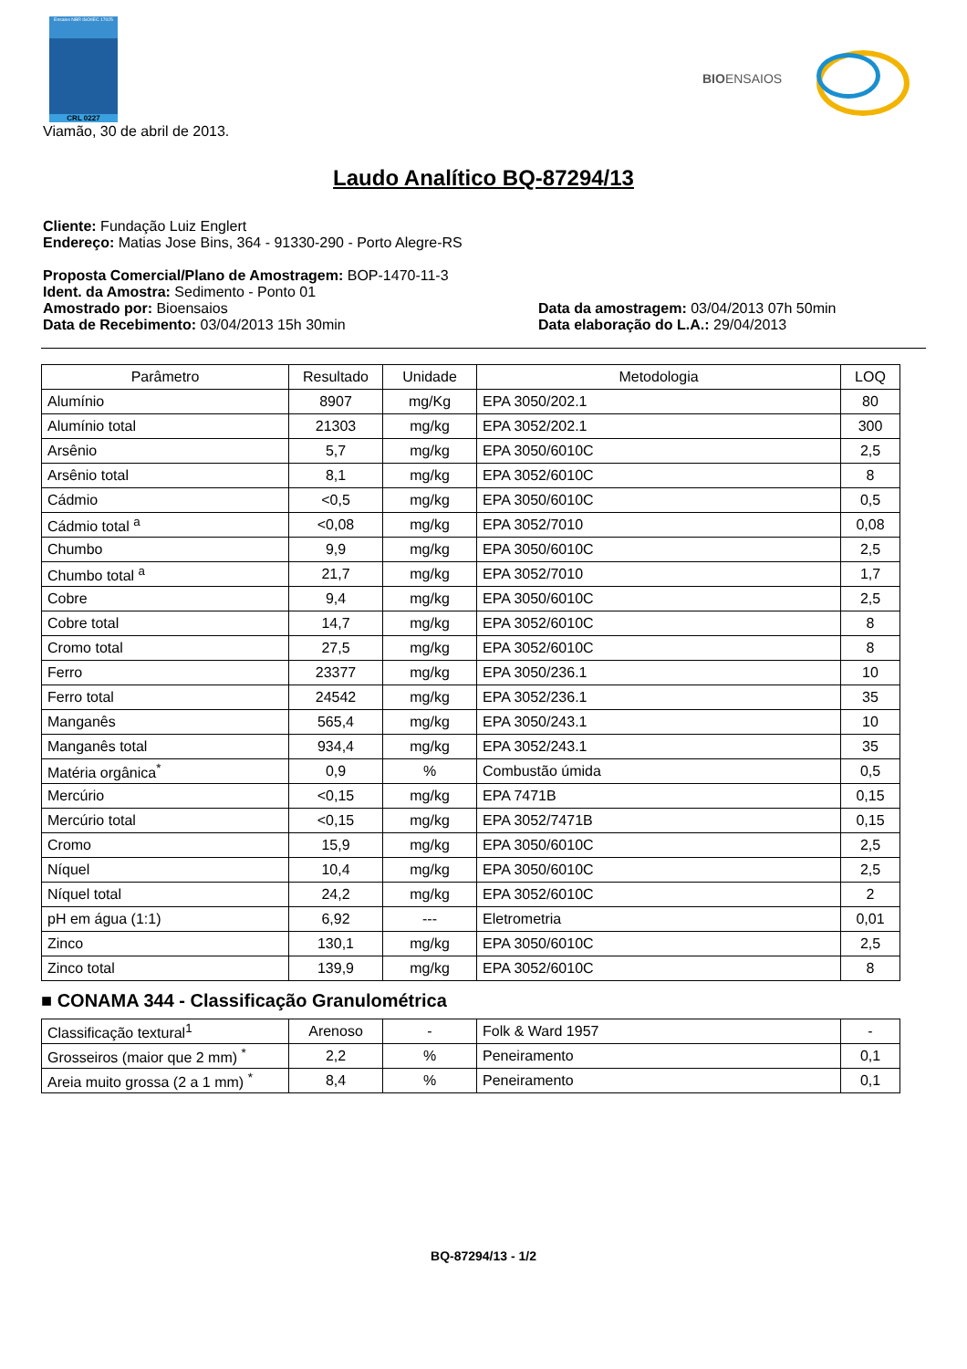Ensaios NBR ISO/IEC 17025
CRL 0227
BIOENSAIOS
Viamão, 30 de abril de 2013.
Laudo Analítico BQ-87294/13
Cliente: Fundação Luiz Englert
Endereço: Matias Jose Bins, 364 - 91330-290 - Porto Alegre-RS
Proposta Comercial/Plano de Amostragem: BOP-1470-11-3
Ident. da Amostra: Sedimento - Ponto 01
Amostrado por: Bioensaios Data da amostragem: 03/04/2013 07h 50min
Data de Recebimento: 03/04/2013 15h 30min Data elaboração do L.A.: 29/04/2013
| Parâmetro | Resultado | Unidade | Metodologia | LOQ |
| --- | --- | --- | --- | --- |
| Alumínio | 8907 | mg/Kg | EPA 3050/202.1 | 80 |
| Alumínio total | 21303 | mg/kg | EPA 3052/202.1 | 300 |
| Arsênio | 5,7 | mg/kg | EPA 3050/6010C | 2,5 |
| Arsênio total | 8,1 | mg/kg | EPA 3052/6010C | 8 |
| Cádmio | <0,5 | mg/kg | EPA 3050/6010C | 0,5 |
| Cádmio total <sup>a</sup> | <0,08 | mg/kg | EPA 3052/7010 | 0,08 |
| Chumbo | 9,9 | mg/kg | EPA 3050/6010C | 2,5 |
| Chumbo total <sup>a</sup> | 21,7 | mg/kg | EPA 3052/7010 | 1,7 |
| Cobre | 9,4 | mg/kg | EPA 3050/6010C | 2,5 |
| Cobre total | 14,7 | mg/kg | EPA 3052/6010C | 8 |
| Cromo total | 27,5 | mg/kg | EPA 3052/6010C | 8 |
| Ferro | 23377 | mg/kg | EPA 3050/236.1 | 10 |
| Ferro total | 24542 | mg/kg | EPA 3052/236.1 | 35 |
| Manganês | 565,4 | mg/kg | EPA 3050/243.1 | 10 |
| Manganês total | 934,4 | mg/kg | EPA 3052/243.1 | 35 |
| Matéria orgânica<sup>*</sup> | 0,9 | % | Combustão úmida | 0,5 |
| Mercúrio | <0,15 | mg/kg | EPA 7471B | 0,15 |
| Mercúrio total | <0,15 | mg/kg | EPA 3052/7471B | 0,15 |
| Cromo | 15,9 | mg/kg | EPA 3050/6010C | 2,5 |
| Níquel | 10,4 | mg/kg | EPA 3050/6010C | 2,5 |
| Níquel total | 24,2 | mg/kg | EPA 3052/6010C | 2 |
| pH em água (1:1) | 6,92 | --- | Eletrometria | 0,01 |
| Zinco | 130,1 | mg/kg | EPA 3050/6010C | 2,5 |
| Zinco total | 139,9 | mg/kg | EPA 3052/6010C | 8 |
■ CONAMA 344 - Classificação Granulométrica
| Classificação textural<sup>1</sup> | Arenoso | - | Folk & Ward 1957 | - |
| Grosseiros (maior que 2 mm) <sup>*</sup> | 2,2 | % | Peneiramento | 0,1 |
| Areia muito grossa (2 a 1 mm) <sup>*</sup> | 8,4 | % | Peneiramento | 0,1 |
BQ-87294/13 - 1/2